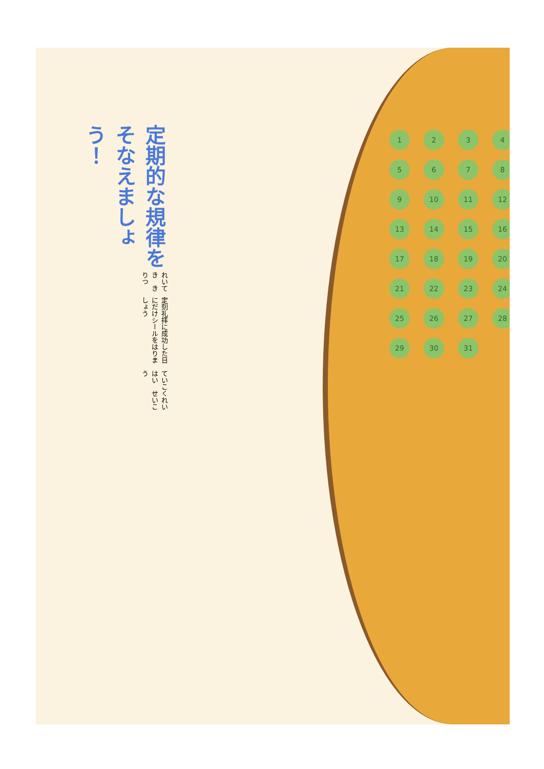定期的な規律をそなえましょう！
れいてき　きりつ
定刻礼拝に成功した日にだけシールをはりましょう
ていこくれいはい　せいこう
123456789 10 11 12 13 14 15 16 17 18 19 20 21 22 23 24 25 26 27 28 29 30 31